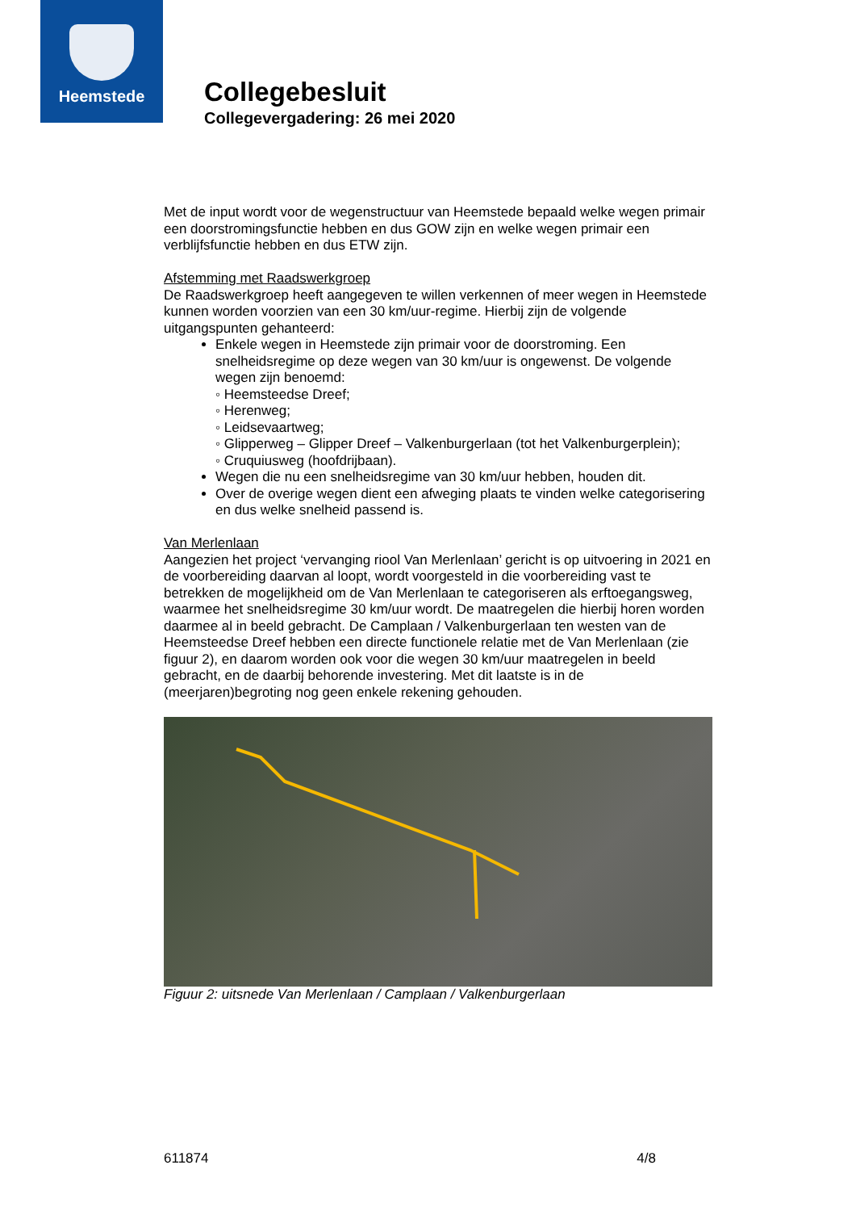Heemstede
Collegebesluit
Collegevergadering: 26 mei 2020
Met de input wordt voor de wegenstructuur van Heemstede bepaald welke wegen primair een doorstromingsfunctie hebben en dus GOW zijn en welke wegen primair een verblijfsfunctie hebben en dus ETW zijn.
Afstemming met Raadswerkgroep
De Raadswerkgroep heeft aangegeven te willen verkennen of meer wegen in Heemstede kunnen worden voorzien van een 30 km/uur-regime. Hierbij zijn de volgende uitgangspunten gehanteerd:
Enkele wegen in Heemstede zijn primair voor de doorstroming. Een snelheidsregime op deze wegen van 30 km/uur is ongewenst. De volgende wegen zijn benoemd:
◦ Heemsteedse Dreef;
◦ Herenweg;
◦ Leidsevaartweg;
◦ Glipperweg – Glipper Dreef – Valkenburgerlaan (tot het Valkenburgerplein);
◦ Cruquiusweg (hoofdrijbaan).
Wegen die nu een snelheidsregime van 30 km/uur hebben, houden dit.
Over de overige wegen dient een afweging plaats te vinden welke categorisering en dus welke snelheid passend is.
Van Merlenlaan
Aangezien het project ‘vervanging riool Van Merlenlaan’ gericht is op uitvoering in 2021 en de voorbereiding daarvan al loopt, wordt voorgesteld in die voorbereiding vast te betrekken de mogelijkheid om de Van Merlenlaan te categoriseren als erftoegangsweg, waarmee het snelheidsregime 30 km/uur wordt. De maatregelen die hierbij horen worden daarmee al in beeld gebracht. De Camplaan / Valkenburgerlaan ten westen van de Heemsteedse Dreef hebben een directe functionele relatie met de Van Merlenlaan (zie figuur 2), en daarom worden ook voor die wegen 30 km/uur maatregelen in beeld gebracht, en de daarbij behorende investering. Met dit laatste is in de (meerjaren)begroting nog geen enkele rekening gehouden.
Figuur 2: uitsnede Van Merlenlaan / Camplaan / Valkenburgerlaan
611874 4/8